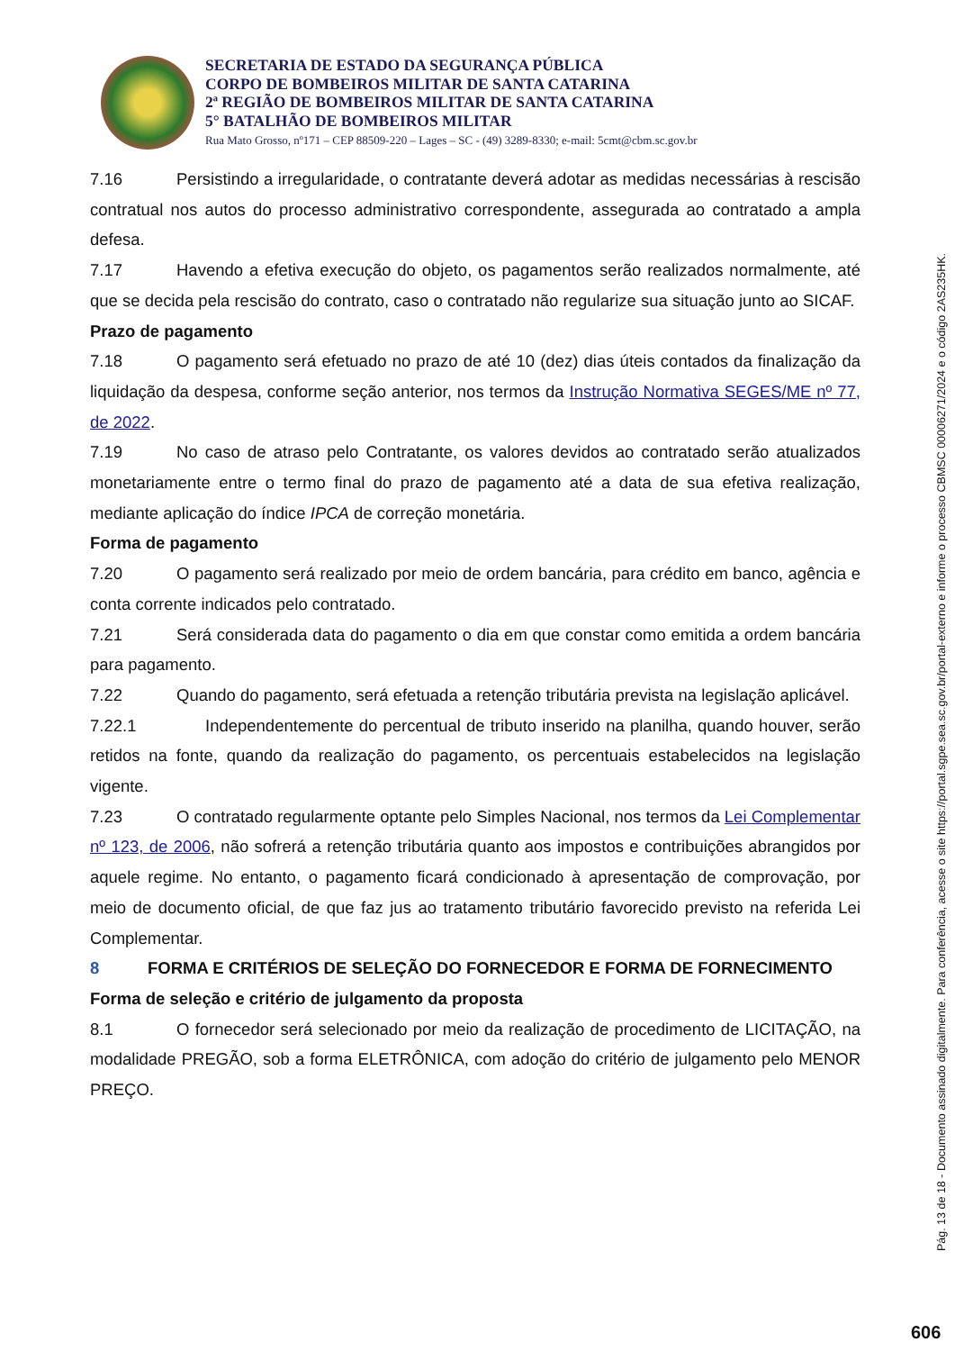SECRETARIA DE ESTADO DA SEGURANÇA PÚBLICA
CORPO DE BOMBEIROS MILITAR DE SANTA CATARINA
2ª REGIÃO DE BOMBEIROS MILITAR DE SANTA CATARINA
5° BATALHÃO DE BOMBEIROS MILITAR
Rua Mato Grosso, nº171 – CEP 88509-220 – Lages – SC - (49) 3289-8330; e-mail: 5cmt@cbm.sc.gov.br
7.16 Persistindo a irregularidade, o contratante deverá adotar as medidas necessárias à rescisão contratual nos autos do processo administrativo correspondente, assegurada ao contratado a ampla defesa.
7.17 Havendo a efetiva execução do objeto, os pagamentos serão realizados normalmente, até que se decida pela rescisão do contrato, caso o contratado não regularize sua situação junto ao SICAF.
Prazo de pagamento
7.18 O pagamento será efetuado no prazo de até 10 (dez) dias úteis contados da finalização da liquidação da despesa, conforme seção anterior, nos termos da Instrução Normativa SEGES/ME nº 77, de 2022.
7.19 No caso de atraso pelo Contratante, os valores devidos ao contratado serão atualizados monetariamente entre o termo final do prazo de pagamento até a data de sua efetiva realização, mediante aplicação do índice IPCA de correção monetária.
Forma de pagamento
7.20 O pagamento será realizado por meio de ordem bancária, para crédito em banco, agência e conta corrente indicados pelo contratado.
7.21 Será considerada data do pagamento o dia em que constar como emitida a ordem bancária para pagamento.
7.22 Quando do pagamento, será efetuada a retenção tributária prevista na legislação aplicável.
7.22.1 Independentemente do percentual de tributo inserido na planilha, quando houver, serão retidos na fonte, quando da realização do pagamento, os percentuais estabelecidos na legislação vigente.
7.23 O contratado regularmente optante pelo Simples Nacional, nos termos da Lei Complementar nº 123, de 2006, não sofrerá a retenção tributária quanto aos impostos e contribuições abrangidos por aquele regime. No entanto, o pagamento ficará condicionado à apresentação de comprovação, por meio de documento oficial, de que faz jus ao tratamento tributário favorecido previsto na referida Lei Complementar.
8 FORMA E CRITÉRIOS DE SELEÇÃO DO FORNECEDOR E FORMA DE FORNECIMENTO
Forma de seleção e critério de julgamento da proposta
8.1 O fornecedor será selecionado por meio da realização de procedimento de LICITAÇÃO, na modalidade PREGÃO, sob a forma ELETRÔNICA, com adoção do critério de julgamento pelo MENOR PREÇO.
Pág. 13 de 18 - Documento assinado digitalmente. Para conferência, acesse o site https://portal.sgpe.sea.sc.gov.br/portal-externo e informe o processo CBMSC 00006271/2024 e o código 2AS235HK.
606